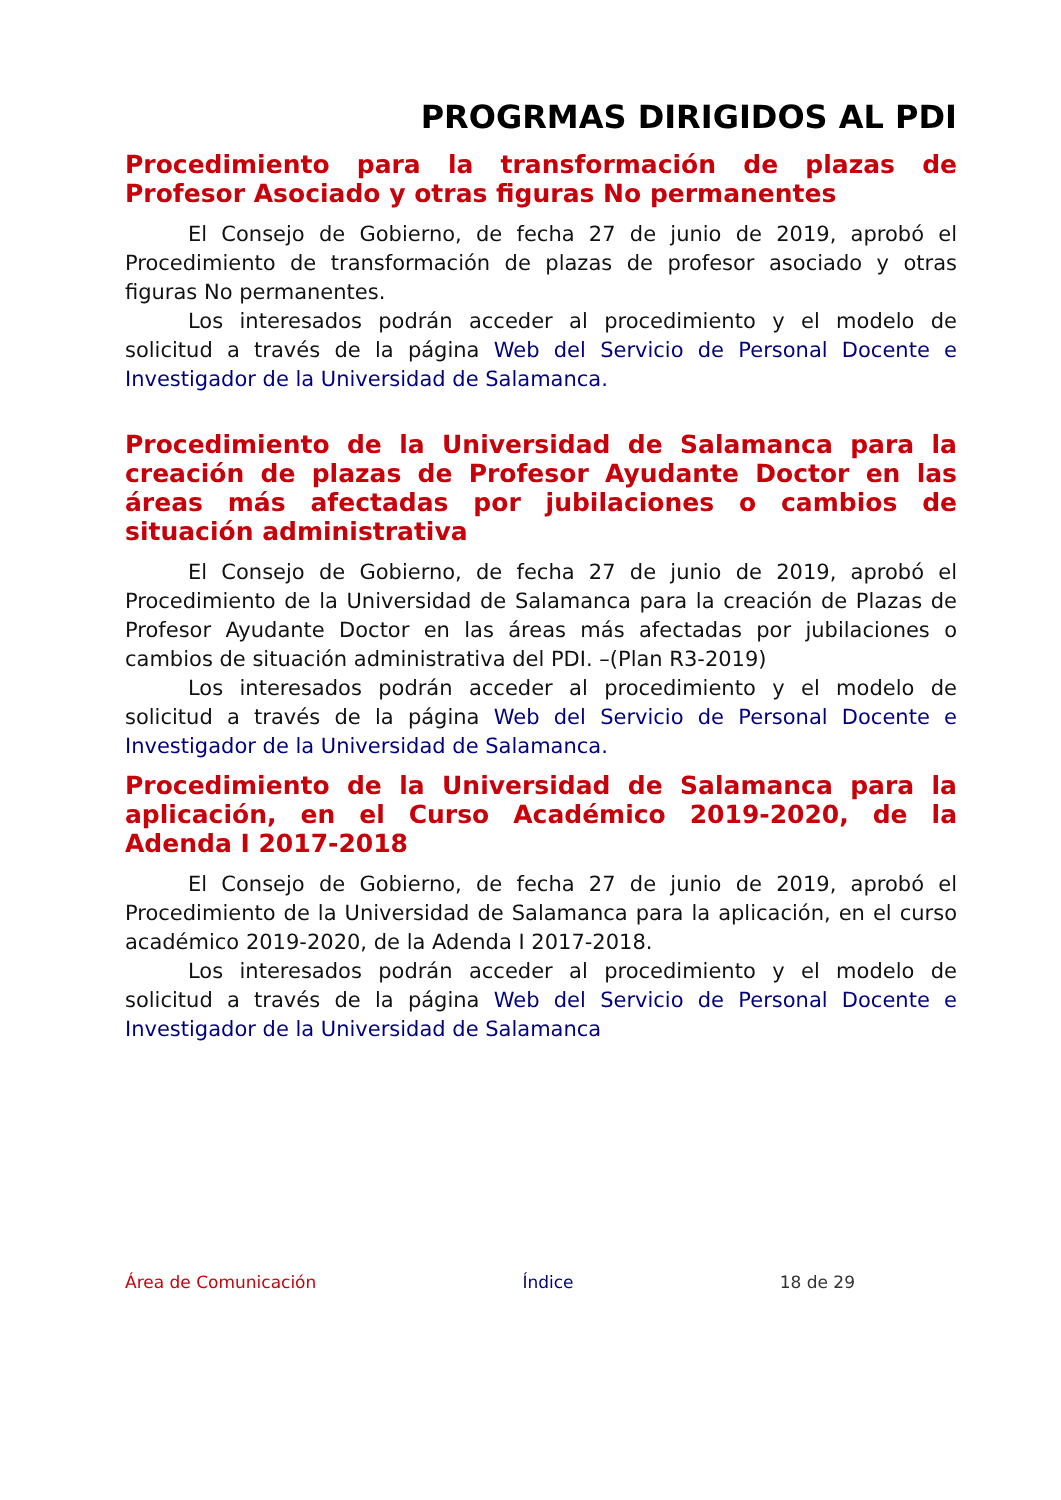PROGRMAS DIRIGIDOS AL PDI
Procedimiento para la transformación de plazas de Profesor Asociado y otras figuras No permanentes
El Consejo de Gobierno, de fecha 27 de junio de 2019, aprobó el Procedimiento de transformación de plazas de profesor asociado y otras figuras No permanentes.
Los interesados podrán acceder al procedimiento y el modelo de solicitud a través de la página Web del Servicio de Personal Docente e Investigador de la Universidad de Salamanca.
Procedimiento de la Universidad de Salamanca para la creación de plazas de Profesor Ayudante Doctor en las áreas más afectadas por jubilaciones o cambios de situación administrativa
El Consejo de Gobierno, de fecha 27 de junio de 2019, aprobó el Procedimiento de la Universidad de Salamanca para la creación de Plazas de Profesor Ayudante Doctor en las áreas más afectadas por jubilaciones o cambios de situación administrativa del PDI. –(Plan R3-2019)
Los interesados podrán acceder al procedimiento y el modelo de solicitud a través de la página Web del Servicio de Personal Docente e Investigador de la Universidad de Salamanca.
Procedimiento de la Universidad de Salamanca para la aplicación, en el Curso Académico 2019-2020, de la Adenda I 2017-2018
El Consejo de Gobierno, de fecha 27 de junio de 2019, aprobó el Procedimiento de la Universidad de Salamanca para la aplicación, en el curso académico 2019-2020, de la Adenda I 2017-2018.
Los interesados podrán acceder al procedimiento y el modelo de solicitud a través de la página Web del Servicio de Personal Docente e Investigador de la Universidad de Salamanca
Área de Comunicación Índice 18 de 29